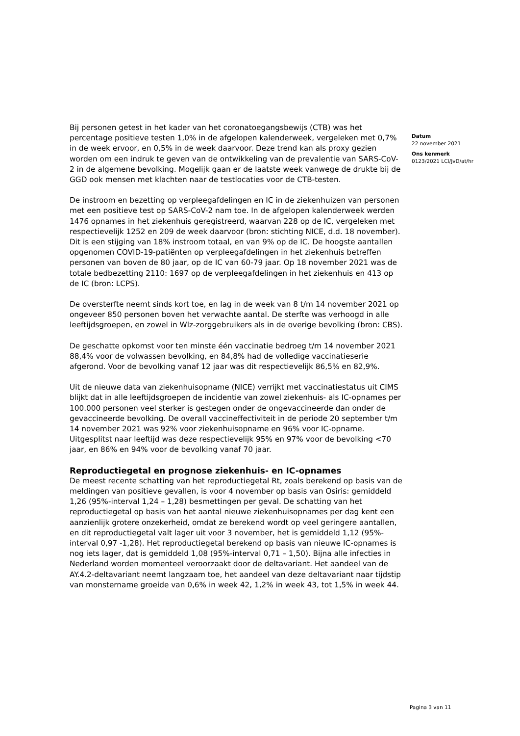Bij personen getest in het kader van het coronatoegangsbewijs (CTB) was het percentage positieve testen 1,0% in de afgelopen kalenderweek, vergeleken met 0,7% in de week ervoor, en 0,5% in de week daarvoor. Deze trend kan als proxy gezien worden om een indruk te geven van de ontwikkeling van de prevalentie van SARS-CoV-2 in de algemene bevolking. Mogelijk gaan er de laatste week vanwege de drukte bij de GGD ook mensen met klachten naar de testlocaties voor de CTB-testen.
De instroom en bezetting op verpleegafdelingen en IC in de ziekenhuizen van personen met een positieve test op SARS-CoV-2 nam toe. In de afgelopen kalenderweek werden 1476 opnames in het ziekenhuis geregistreerd, waarvan 228 op de IC, vergeleken met respectievelijk 1252 en 209 de week daarvoor (bron: stichting NICE, d.d. 18 november). Dit is een stijging van 18% instroom totaal, en van 9% op de IC. De hoogste aantallen opgenomen COVID-19-patiënten op verpleegafdelingen in het ziekenhuis betreffen personen van boven de 80 jaar, op de IC van 60-79 jaar. Op 18 november 2021 was de totale bedbezetting 2110: 1697 op de verpleegafdelingen in het ziekenhuis en 413 op de IC (bron: LCPS).
De oversterfte neemt sinds kort toe, en lag in de week van 8 t/m 14 november 2021 op ongeveer 850 personen boven het verwachte aantal. De sterfte was verhoogd in alle leeftijdsgroepen, en zowel in Wlz-zorggebruikers als in de overige bevolking (bron: CBS).
De geschatte opkomst voor ten minste één vaccinatie bedroeg t/m 14 november 2021 88,4% voor de volwassen bevolking, en 84,8% had de volledige vaccinatieserie afgerond. Voor de bevolking vanaf 12 jaar was dit respectievelijk 86,5% en 82,9%.
Uit de nieuwe data van ziekenhuisopname (NICE) verrijkt met vaccinatiestatus uit CIMS blijkt dat in alle leeftijdsgroepen de incidentie van zowel ziekenhuis- als IC-opnames per 100.000 personen veel sterker is gestegen onder de ongevaccineerde dan onder de gevaccineerde bevolking. De overall vaccineffectiviteit in de periode 20 september t/m 14 november 2021 was 92% voor ziekenhuisopname en 96% voor IC-opname. Uitgesplitst naar leeftijd was deze respectievelijk 95% en 97% voor de bevolking <70 jaar, en 86% en 94% voor de bevolking vanaf 70 jaar.
Reproductiegetal en prognose ziekenhuis- en IC-opnames
De meest recente schatting van het reproductiegetal Rt, zoals berekend op basis van de meldingen van positieve gevallen, is voor 4 november op basis van Osiris: gemiddeld 1,26 (95%-interval 1,24 – 1,28) besmettingen per geval. De schatting van het reproductiegetal op basis van het aantal nieuwe ziekenhuisopnames per dag kent een aanzienlijk grotere onzekerheid, omdat ze berekend wordt op veel geringere aantallen, en dit reproductiegetal valt lager uit voor 3 november, het is gemiddeld 1,12 (95%-interval 0,97 -1,28). Het reproductiegetal berekend op basis van nieuwe IC-opnames is nog iets lager, dat is gemiddeld 1,08 (95%-interval 0,71 – 1,50). Bijna alle infecties in Nederland worden momenteel veroorzaakt door de deltavariant. Het aandeel van de AY.4.2-deltavariant neemt langzaam toe, het aandeel van deze deltavariant naar tijdstip van monstername groeide van 0,6% in week 42, 1,2% in week 43, tot 1,5% in week 44.
Datum
22 november 2021
Ons kenmerk
0123/2021 LCI/JvD/at/hr
Pagina 3 van 11